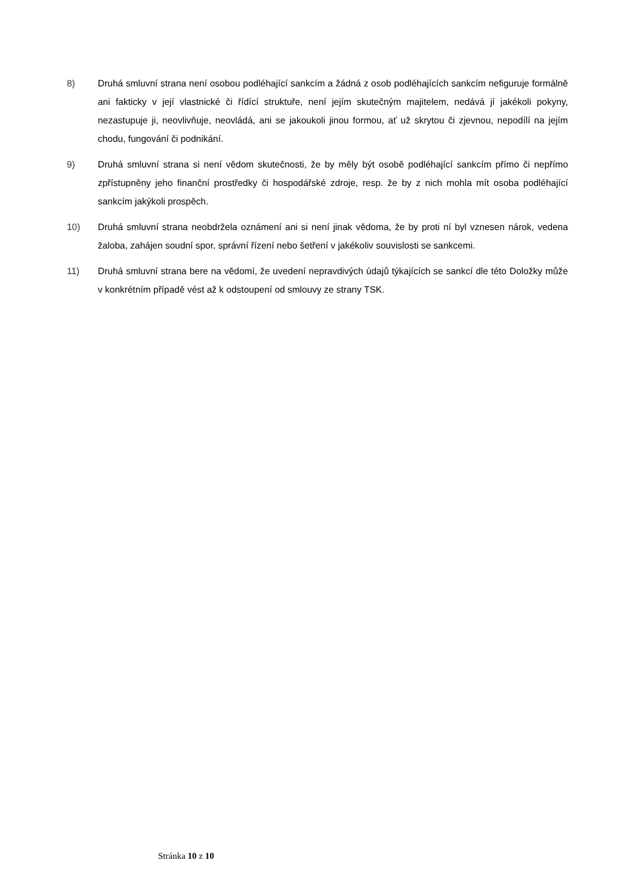8) Druhá smluvní strana není osobou podléhající sankcím a žádná z osob podléhajících sankcím nefiguruje formálně ani fakticky v její vlastnické či řídící struktuře, není jejím skutečným majitelem, nedává jí jakékoli pokyny, nezastupuje ji, neovlivňuje, neovládá, ani se jakoukoli jinou formou, ať už skrytou či zjevnou, nepodílí na jejím chodu, fungování či podnikání.
9) Druhá smluvní strana si není vědom skutečnosti, že by měly být osobě podléhající sankcím přímo či nepřímo zpřístupněny jeho finanční prostředky či hospodářské zdroje, resp. že by z nich mohla mít osoba podléhající sankcím jakýkoli prospěch.
10) Druhá smluvní strana neobdržela oznámení ani si není jinak vědoma, že by proti ní byl vznesen nárok, vedena žaloba, zahájen soudní spor, správní řízení nebo šetření v jakékoliv souvislosti se sankcemi.
11) Druhá smluvní strana bere na vědomí, že uvedení nepravdivých údajů týkajících se sankcí dle této Doložky může v konkrétním případě vést až k odstoupení od smlouvy ze strany TSK.
Stránka 10 z 10